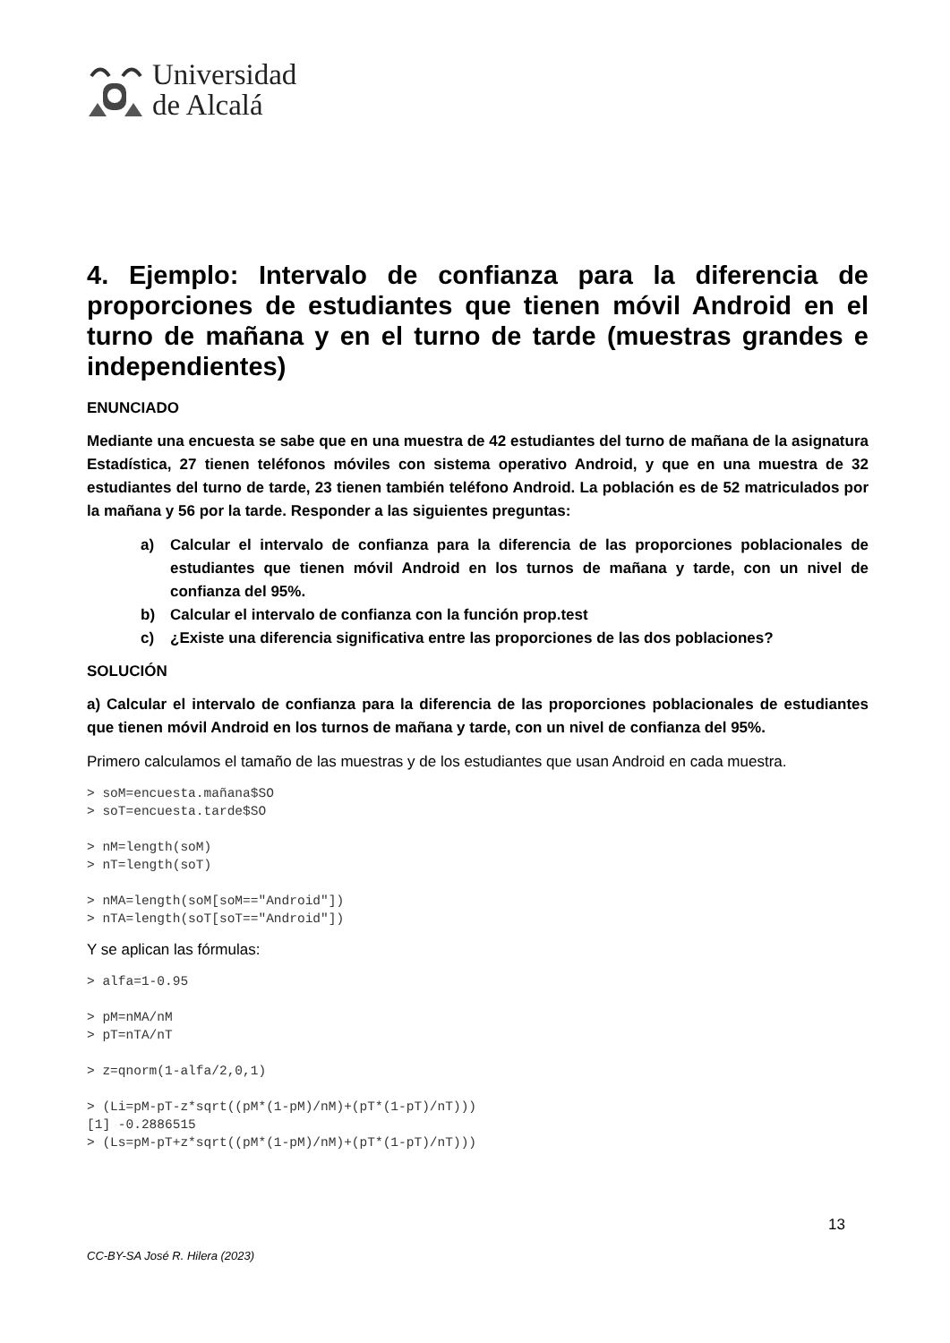Universidad
de Alcalá
4. Ejemplo: Intervalo de confianza para la diferencia de proporciones de estudiantes que tienen móvil Android en el turno de mañana y en el turno de tarde (muestras grandes e independientes)
ENUNCIADO
Mediante una encuesta se sabe que en una muestra de 42 estudiantes del turno de mañana de la asignatura Estadística, 27 tienen teléfonos móviles con sistema operativo Android, y que en una muestra de 32 estudiantes del turno de tarde, 23 tienen también teléfono Android. La población es de 52 matriculados por la mañana y 56 por la tarde. Responder a las siguientes preguntas:
a) Calcular el intervalo de confianza para la diferencia de las proporciones poblacionales de estudiantes que tienen móvil Android en los turnos de mañana y tarde, con un nivel de confianza del 95%.
b) Calcular el intervalo de confianza con la función prop.test
c) ¿Existe una diferencia significativa entre las proporciones de las dos poblaciones?
SOLUCIÓN
a) Calcular el intervalo de confianza para la diferencia de las proporciones poblacionales de estudiantes que tienen móvil Android en los turnos de mañana y tarde, con un nivel de confianza del 95%.
Primero calculamos el tamaño de las muestras y de los estudiantes que usan Android en cada muestra.
> soM=encuesta.mañana$SO
> soT=encuesta.tarde$SO

> nM=length(soM)
> nT=length(soT)

> nMA=length(soM[soM=="Android"])
> nTA=length(soT[soT=="Android"])
Y se aplican las fórmulas:
> alfa=1-0.95

> pM=nMA/nM
> pT=nTA/nT

> z=qnorm(1-alfa/2,0,1)

> (Li=pM-pT-z*sqrt((pM*(1-pM)/nM)+(pT*(1-pT)/nT)))
[1] -0.2886515
> (Ls=pM-pT+z*sqrt((pM*(1-pM)/nM)+(pT*(1-pT)/nT)))
13
CC-BY-SA José R. Hilera (2023)